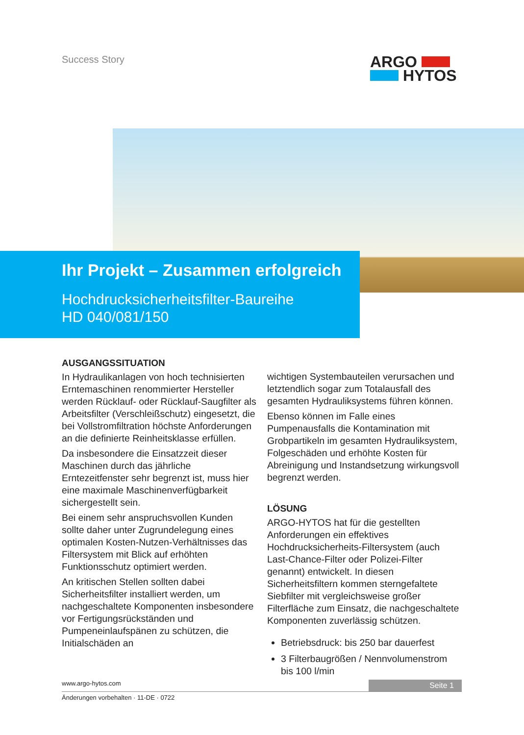Success Story
ARGO
HYTOS
Ihr Projekt – Zusammen erfolgreich
Hochdrucksicherheitsfilter-Baureihe
HD 040/081/150
AUSGANGSSITUATION
In Hydraulikanlagen von hoch technisierten Erntemaschinen renommierter Hersteller werden Rücklauf- oder Rücklauf-Saugfilter als Arbeitsfilter (Verschleißschutz) eingesetzt, die bei Vollstromfiltration höchste Anforderungen an die definierte Reinheitsklasse erfüllen.
Da insbesondere die Einsatzzeit dieser Maschinen durch das jährliche Erntezeitfenster sehr begrenzt ist, muss hier eine maximale Maschinenverfügbarkeit sichergestellt sein.
Bei einem sehr anspruchsvollen Kunden sollte daher unter Zugrundelegung eines optimalen Kosten-Nutzen-Verhältnisses das Filtersystem mit Blick auf erhöhten Funktionsschutz optimiert werden.
An kritischen Stellen sollten dabei Sicherheitsfilter installiert werden, um nachgeschaltete Komponenten insbesondere vor Fertigungsrückständen und Pumpeneinlaufspänen zu schützen, die Initialschäden an
wichtigen Systembauteilen verursachen und letztendlich sogar zum Totalausfall des gesamten Hydrauliksystems führen können.
Ebenso können im Falle eines Pumpenausfalls die Kontamination mit Grobpartikeln im gesamten Hydrauliksystem, Folgeschäden und erhöhte Kosten für Abreinigung und Instandsetzung wirkungsvoll begrenzt werden.
LÖSUNG
ARGO-HYTOS hat für die gestellten Anforderungen ein effektives Hochdrucksicherheits-Filtersystem (auch Last-Chance-Filter oder Polizei-Filter genannt) entwickelt. In diesen Sicherheitsfiltern kommen sterngefaltete Siebfilter mit vergleichsweise großer Filterfläche zum Einsatz, die nachgeschaltete Komponenten zuverlässig schützen.
Betriebsdruck: bis 250 bar dauerfest
3 Filterbaugrößen / Nennvolumenstrom bis 100 l/min
www.argo-hytos.com
Seite 1
Änderungen vorbehalten · 11-DE · 0722